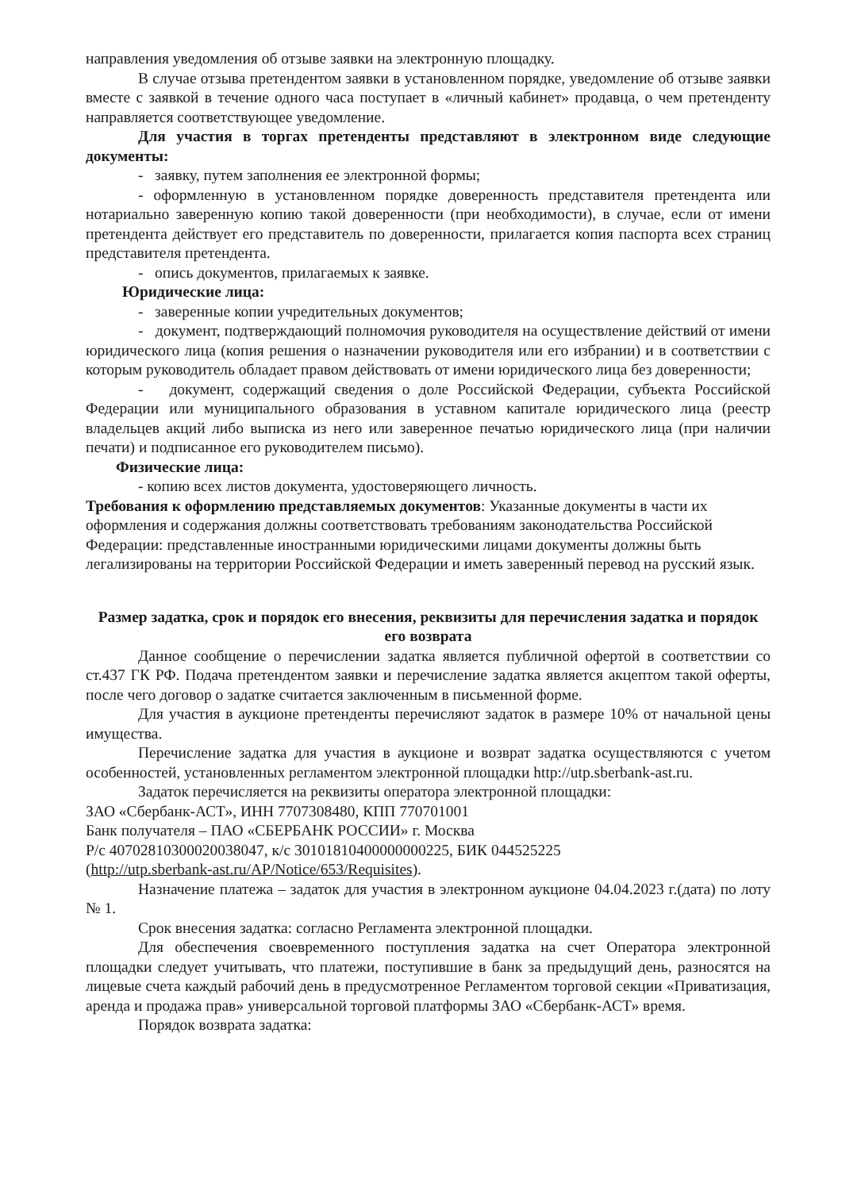направления уведомления об отзыве заявки на электронную площадку.
В случае отзыва претендентом заявки в установленном порядке, уведомление об отзыве заявки вместе с заявкой в течение одного часа поступает в «личный кабинет» продавца, о чем претенденту направляется соответствующее уведомление.
Для участия в торгах претенденты представляют в электронном виде следующие документы:
- заявку, путем заполнения ее электронной формы;
- оформленную в установленном порядке доверенность представителя претендента или нотариально заверенную копию такой доверенности (при необходимости), в случае, если от имени претендента действует его представитель по доверенности, прилагается копия паспорта всех страниц представителя претендента.
- опись документов, прилагаемых к заявке.
Юридические лица:
- заверенные копии учредительных документов;
- документ, подтверждающий полномочия руководителя на осуществление действий от имени юридического лица (копия решения о назначении руководителя или его избрании) и в соответствии с которым руководитель обладает правом действовать от имени юридического лица без доверенности;
- документ, содержащий сведения о доле Российской Федерации, субъекта Российской Федерации или муниципального образования в уставном капитале юридического лица (реестр владельцев акций либо выписка из него или заверенное печатью юридического лица (при наличии печати) и подписанное его руководителем письмо).
Физические лица:
- копию всех листов документа, удостоверяющего личность.
Требования к оформлению представляемых документов: Указанные документы в части их оформления и содержания должны соответствовать требованиям законодательства Российской Федерации: представленные иностранными юридическими лицами документы должны быть легализированы на территории Российской Федерации и иметь заверенный перевод на русский язык.
Размер задатка, срок и порядок его внесения, реквизиты для перечисления задатка и порядок его возврата
Данное сообщение о перечислении задатка является публичной офертой в соответствии со ст.437 ГК РФ. Подача претендентом заявки и перечисление задатка является акцептом такой оферты, после чего договор о задатке считается заключенным в письменной форме.
Для участия в аукционе претенденты перечисляют задаток в размере 10% от начальной цены имущества.
Перечисление задатка для участия в аукционе и возврат задатка осуществляются с учетом особенностей, установленных регламентом электронной площадки http://utp.sberbank-ast.ru.
Задаток перечисляется на реквизиты оператора электронной площадки:
ЗАО «Сбербанк-АСТ», ИНН 7707308480, КПП 770701001
Банк получателя – ПАО «СБЕРБАНК РОССИИ» г. Москва
Р/с 40702810300020038047, к/с 30101810400000000225, БИК 044525225
(http://utp.sberbank-ast.ru/AP/Notice/653/Requisites).
Назначение платежа – задаток для участия в электронном аукционе 04.04.2023 г.(дата) по лоту № 1.
Срок внесения задатка: согласно Регламента электронной площадки.
Для обеспечения своевременного поступления задатка на счет Оператора электронной площадки следует учитывать, что платежи, поступившие в банк за предыдущий день, разносятся на лицевые счета каждый рабочий день в предусмотренное Регламентом торговой секции «Приватизация, аренда и продажа прав» универсальной торговой платформы ЗАО «Сбербанк-АСТ» время.
Порядок возврата задатка: